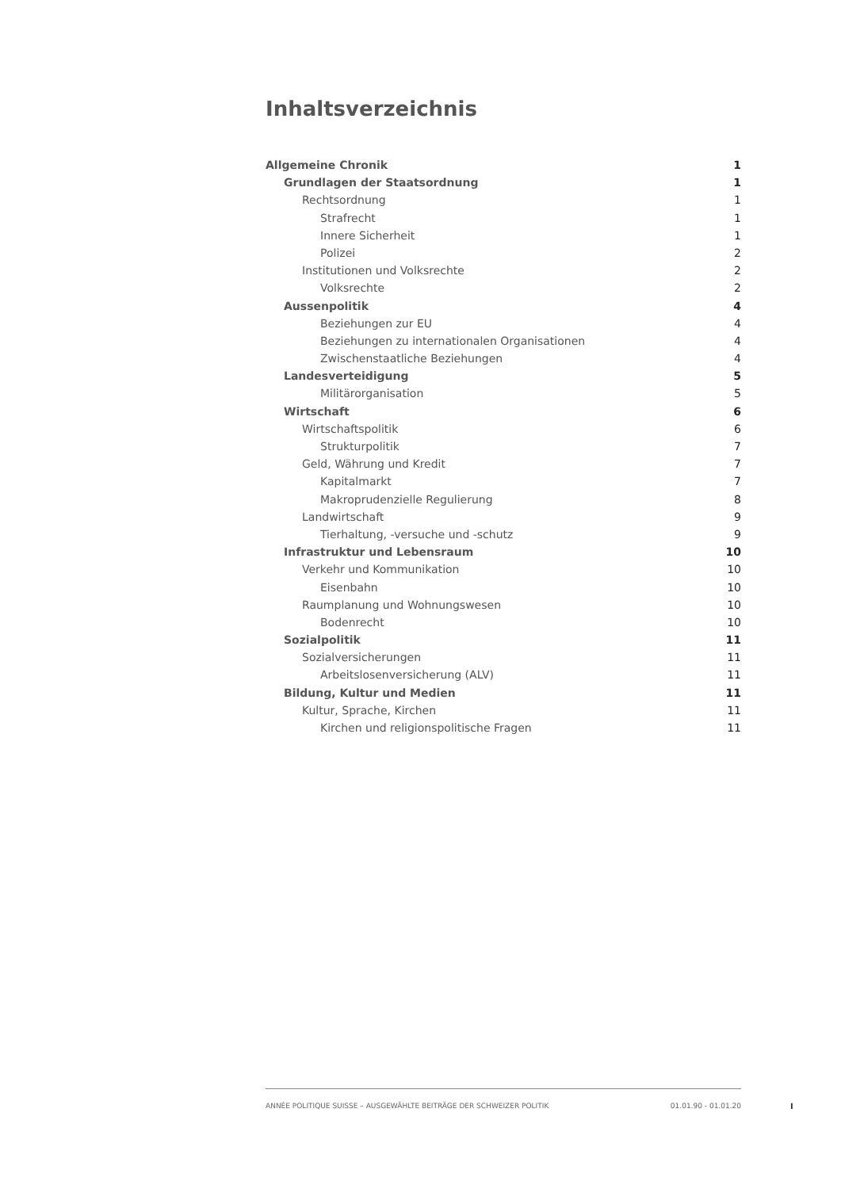Inhaltsverzeichnis
Allgemeine Chronik 1
Grundlagen der Staatsordnung 1
Rechtsordnung 1
Strafrecht 1
Innere Sicherheit 1
Polizei 2
Institutionen und Volksrechte 2
Volksrechte 2
Aussenpolitik 4
Beziehungen zur EU 4
Beziehungen zu internationalen Organisationen 4
Zwischenstaatliche Beziehungen 4
Landesverteidigung 5
Militärorganisation 5
Wirtschaft 6
Wirtschaftspolitik 6
Strukturpolitik 7
Geld, Währung und Kredit 7
Kapitalmarkt 7
Makroprudenzielle Regulierung 8
Landwirtschaft 9
Tierhaltung, -versuche und -schutz 9
Infrastruktur und Lebensraum 10
Verkehr und Kommunikation 10
Eisenbahn 10
Raumplanung und Wohnungswesen 10
Bodenrecht 10
Sozialpolitik 11
Sozialversicherungen 11
Arbeitslosenversicherung (ALV) 11
Bildung, Kultur und Medien 11
Kultur, Sprache, Kirchen 11
Kirchen und religionspolitische Fragen 11
ANNÉE POLITIQUE SUISSE – AUSGEWÄHLTE BEITRÄGE DER SCHWEIZER POLITIK 01.01.90 - 01.01.20
I